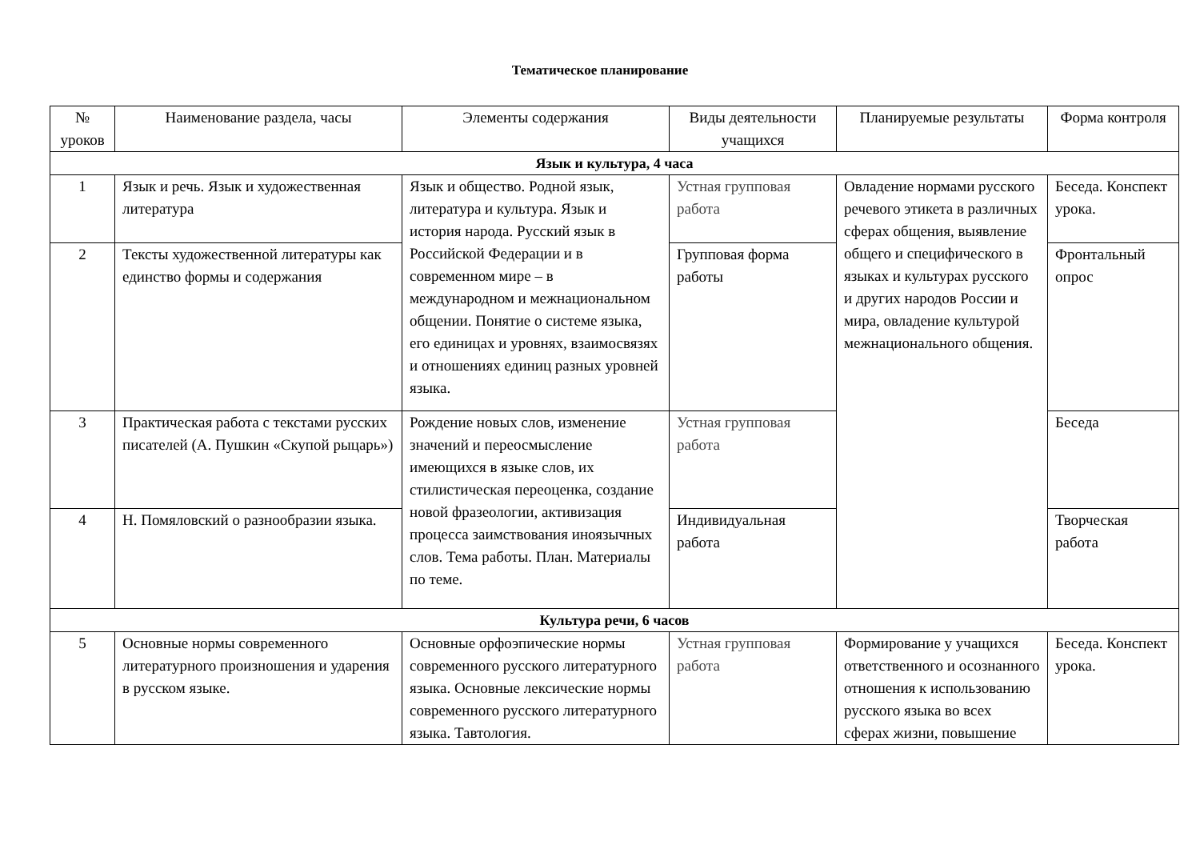Тематическое планирование
| № уроков | Наименование раздела, часы | Элементы содержания | Виды деятельности учащихся | Планируемые результаты | Форма контроля |
| --- | --- | --- | --- | --- | --- |
| Язык и культура, 4 часа | | | | | |
| 1 | Язык и речь. Язык и художественная литература | Язык и общество. Родной язык, литература и культура. Язык и история народа. Русский язык в Российской Федерации и в современном мире – в международном и межнациональном общении. Понятие о системе языка, его единицах и уровнях, взаимосвязях и отношениях единиц разных уровней языка. | Устная групповая работа | Овладение нормами русского речевого этикета в различных сферах общения, выявление общего и специфического в языках и культурах русского и других народов России и мира, овладение культурой межнационального общения. | Беседа. Конспект урока. |
| 2 | Тексты художественной литературы как единство формы и содержания | | Групповая форма работы | | Фронтальный опрос |
| 3 | Практическая работа с текстами русских писателей (А. Пушкин «Скупой рыцарь») | Рождение новых слов, изменение значений и переосмысление имеющихся в языке слов, их стилистическая переоценка, создание новой фразеологии, активизация процесса заимствования иноязычных слов. Тема работы. План. Материалы по теме. | Устная групповая работа | | Беседа |
| 4 | Н. Помяловский о разнообразии языка. | | Индивидуальная работа | | Творческая работа |
| Культура речи, 6 часов | | | | | |
| 5 | Основные нормы современного литературного произношения и ударения в русском языке. | Основные орфоэпические нормы современного русского литературного языка. Основные лексические нормы современного русского литературного языка. Тавтология. | Устная групповая работа | Формирование у учащихся ответственного и осознанного отношения к использованию русского языка во всех сферах жизни, повышение | Беседа. Конспект урока. |